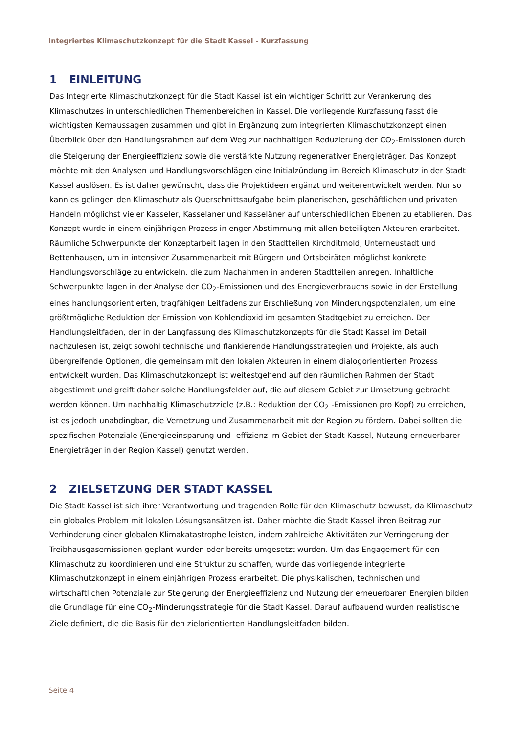Integriertes Klimaschutzkonzept für die Stadt Kassel - Kurzfassung
1 EINLEITUNG
Das Integrierte Klimaschutzkonzept für die Stadt Kassel ist ein wichtiger Schritt zur Verankerung des Klimaschutzes in unterschiedlichen Themenbereichen in Kassel. Die vorliegende Kurzfassung fasst die wichtigsten Kernaussagen zusammen und gibt in Ergänzung zum integrierten Klimaschutzkonzept einen Überblick über den Handlungsrahmen auf dem Weg zur nachhaltigen Reduzierung der CO<sub>2</sub>-Emissionen durch die Steigerung der Energieeffizienz sowie die verstärkte Nutzung regenerativer Energieträger. Das Konzept möchte mit den Analysen und Handlungsvorschlägen eine Initialzündung im Bereich Klimaschutz in der Stadt Kassel auslösen. Es ist daher gewünscht, dass die Projektideen ergänzt und weiterentwickelt werden. Nur so kann es gelingen den Klimaschutz als Querschnittsaufgabe beim planerischen, geschäftlichen und privaten Handeln möglichst vieler Kasseler, Kasselaner und Kasseläner auf unterschiedlichen Ebenen zu etablieren. Das Konzept wurde in einem einjährigen Prozess in enger Abstimmung mit allen beteiligten Akteuren erarbeitet. Räumliche Schwerpunkte der Konzeptarbeit lagen in den Stadtteilen Kirchditmold, Unterneustadt und Bettenhausen, um in intensiver Zusammenarbeit mit Bürgern und Ortsbeiräten möglichst konkrete Handlungsvorschläge zu entwickeln, die zum Nachahmen in anderen Stadtteilen anregen. Inhaltliche Schwerpunkte lagen in der Analyse der CO<sub>2</sub>-Emissionen und des Energieverbrauchs sowie in der Erstellung eines handlungsorientierten, tragfähigen Leitfadens zur Erschließung von Minderungspotenzialen, um eine größtmögliche Reduktion der Emission von Kohlendioxid im gesamten Stadtgebiet zu erreichen. Der Handlungsleitfaden, der in der Langfassung des Klimaschutzkonzepts für die Stadt Kassel im Detail nachzulesen ist, zeigt sowohl technische und flankierende Handlungsstrategien und Projekte, als auch übergreifende Optionen, die gemeinsam mit den lokalen Akteuren in einem dialogorientierten Prozess entwickelt wurden. Das Klimaschutzkonzept ist weitestgehend auf den räumlichen Rahmen der Stadt abgestimmt und greift daher solche Handlungsfelder auf, die auf diesem Gebiet zur Umsetzung gebracht werden können. Um nachhaltig Klimaschutzziele (z.B.: Reduktion der CO<sub>2</sub> -Emissionen pro Kopf) zu erreichen, ist es jedoch unabdingbar, die Vernetzung und Zusammenarbeit mit der Region zu fördern. Dabei sollten die spezifischen Potenziale (Energieeinsparung und -effizienz im Gebiet der Stadt Kassel, Nutzung erneuerbarer Energieträger in der Region Kassel) genutzt werden.
2 ZIELSETZUNG DER STADT KASSEL
Die Stadt Kassel ist sich ihrer Verantwortung und tragenden Rolle für den Klimaschutz bewusst, da Klimaschutz ein globales Problem mit lokalen Lösungsansätzen ist. Daher möchte die Stadt Kassel ihren Beitrag zur Verhinderung einer globalen Klimakatastrophe leisten, indem zahlreiche Aktivitäten zur Verringerung der Treibhausgasemissionen geplant wurden oder bereits umgesetzt wurden. Um das Engagement für den Klimaschutz zu koordinieren und eine Struktur zu schaffen, wurde das vorliegende integrierte Klimaschutzkonzept in einem einjährigen Prozess erarbeitet. Die physikalischen, technischen und wirtschaftlichen Potenziale zur Steigerung der Energieeffizienz und Nutzung der erneuerbaren Energien bilden die Grundlage für eine CO<sub>2</sub>-Minderungsstrategie für die Stadt Kassel. Darauf aufbauend wurden realistische Ziele definiert, die die Basis für den zielorientierten Handlungsleitfaden bilden.
Seite 4